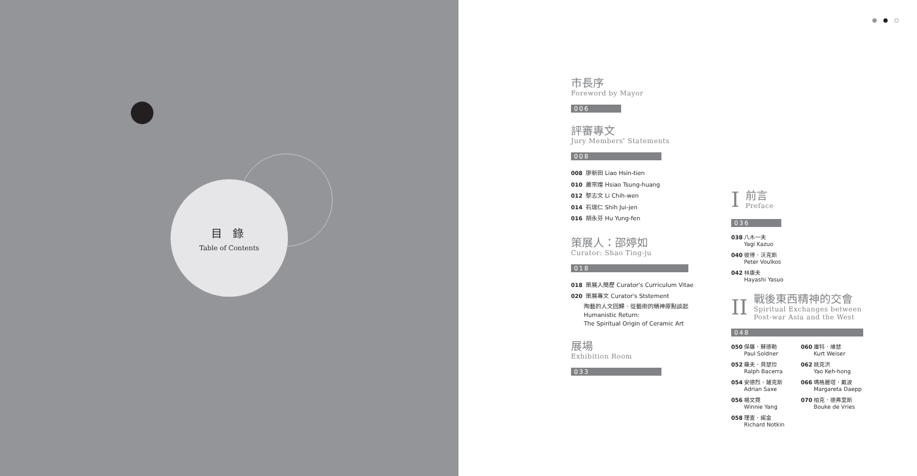目 錄
Table of Contents
市長序
Foreword by Mayor
006
評審專文
Jury Members' Statements
008
008 廖新田 Liao Hsin-tien
010 蕭宗煌 Hsiao Tsung-huang
012 黎志文 Li Chih-wen
014 石瑞仁 Shih Jui-jen
016 胡永芬 Hu Yung-fen
策展人：邵婷如
Curator: Shao Ting-ju
018
018 策展人簡歷 Curator's Curriculum Vitae
020 策展專文 Curator's Ststement
陶藝的人文回歸．從藝術的精神原點談起
Humanistic Return:
The Spiritual Origin of Ceramic Art
展場
Exhibition Room
033
I
前言
Preface
036
038 八木一夫
Yagi Kazuo
040 彼得．沃克斯
Peter Voulkos
042 林康夫
Hayashi Yasuo
II
戰後東西精神的交會
Spiritual Exchanges between
Post-war Asia and the West
048
050 保羅．蘇德勒
Paul Soldner
060 庫特．維瑟
Kurt Weiser
052 羅夫．貝瑟拉
Ralph Bacerra
062 姚克洪
Yao Keh-hong
054 安德烈．薩克斯
Adrian Saxe
066 瑪格麗塔．戴波
Margareta Daepp
056 楊文霓
Winnie Yang
070 柏克．德弗里斯
Bouke de Vries
058 理查．諾金
Richard Notkin